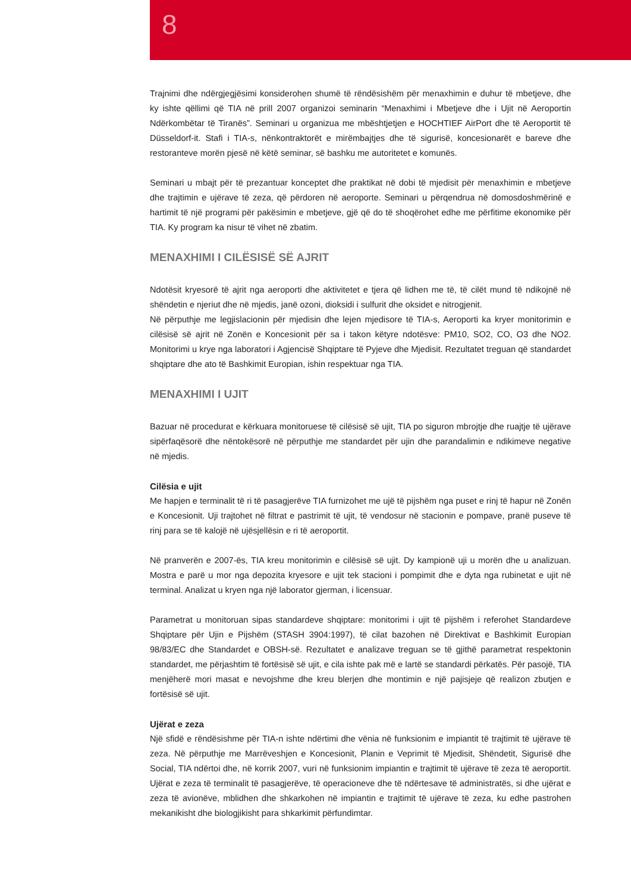8
Trajnimi dhe ndërgjegjësimi konsiderohen shumë të rëndësishëm për menaxhimin e duhur të mbetjeve, dhe ky ishte qëllimi që TIA në prill 2007 organizoi seminarin “Menaxhimi i Mbetjeve dhe i Ujit në Aeroportin Ndërkombëtar të Tiranës”. Seminari u organizua me mbështjetjen e HOCHTIEF AirPort dhe të Aeroportit të Düsseldorf-it. Stafi i TIA-s, nënkontraktorët e mirëmbajtjes dhe të sigurisë, koncesionarët e bareve dhe restoranteve morën pjesë në këtë seminar, së bashku me autoritetet e komunës.
Seminari u mbajt për të prezantuar konceptet dhe praktikat në dobi të mjedisit për menaxhimin e mbetjeve dhe trajtimin e ujërave të zeza, që përdoren në aeroporte. Seminari u përqendrua në domosdoshmërinë e hartimit të një programi për pakësimin e mbetjeve, gjë që do të shoqërohet edhe me përfitime ekonomike për TIA. Ky program ka nisur të vihet në zbatim.
MENAXHIMI I CILËSISË SË AJRIT
Ndotësit kryesorë të ajrit nga aeroporti dhe aktivitetet e tjera që lidhen me të, të cilët mund të ndikojnë në shëndetin e njeriut dhe në mjedis, janë ozoni, dioksidi i sulfurit dhe oksidet e nitrogjenit.
Në përputhje me legjislacionin për mjedisin dhe lejen mjedisore të TIA-s, Aeroporti ka kryer monitorimin e cilësisë së ajrit në Zonën e Koncesionit për sa i takon këtyre ndotësve: PM10, SO2, CO, O3 dhe NO2. Monitorimi u krye nga laboratori i Agjencisë Shqiptare të Pyjeve dhe Mjedisit. Rezultatet treguan që standardet shqiptare dhe ato të Bashkimit Europian, ishin respektuar nga TIA.
MENAXHIMI I UJIT
Bazuar në procedurat e kërkuara monitoruese të cilësisë së ujit, TIA po siguron mbrojtje dhe ruajtje të ujërave sipërfaqësorë dhe nëntokësorë në përputhje me standardet për ujin dhe parandalimin e ndikimeve negative në mjedis.
Cilësia e ujit
Me hapjen e terminalit të ri të pasagjerëve TIA furnizohet me ujë të pijshëm nga puset e rinj të hapur në Zonën e Koncesionit. Uji trajtohet në filtrat e pastrimit të ujit, të vendosur në stacionin e pompave, pranë puseve të rinj para se të kalojë në ujësjellësin e ri të aeroportit.
Në pranverën e 2007-ës, TIA kreu monitorimin e cilësisë së ujit. Dy kampionë uji u morën dhe u analizuan. Mostra e parë u mor nga depozita kryesore e ujit tek stacioni i pompimit dhe e dyta nga rubinetat e ujit në terminal. Analizat u kryen nga një laborator gjerman, i licensuar.
Parametrat u monitoruan sipas standardeve shqiptare: monitorimi i ujit të pijshëm i referohet Standardeve Shqiptare për Ujin e Pijshëm (STASH 3904:1997), të cilat bazohen në Direktivat e Bashkimit Europian 98/83/EC dhe Standardet e OBSH-së. Rezultatet e analizave treguan se të gjithë parametrat respektonin standardet, me përjashtim të fortësisë së ujit, e cila ishte pak më e lartë se standardi përkatës. Për pasojë, TIA menjëherë mori masat e nevojshme dhe kreu blerjen dhe montimin e një pajisjeje që realizon zbutjen e fortësisë së ujit.
Ujërat e zeza
Një sfidë e rëndësishme për TIA-n ishte ndërtimi dhe vënia në funksionim e impiantit të trajtimit të ujërave të zeza. Në përputhje me Marrëveshjen e Koncesionit, Planin e Veprimit të Mjedisit, Shëndetit, Sigurisë dhe Social, TIA ndërtoi dhe, në korrik 2007, vuri në funksionim impiantin e trajtimit të ujërave të zeza të aeroportit. Ujërat e zeza të terminalit të pasagjerëve, të operacioneve dhe të ndërtesave të administratës, si dhe ujërat e zeza të avionëve, mblidhen dhe shkarkohen në impiantin e trajtimit të ujërave të zeza, ku edhe pastrohen mekanikisht dhe biologjikisht para shkarkimit përfundimtar.